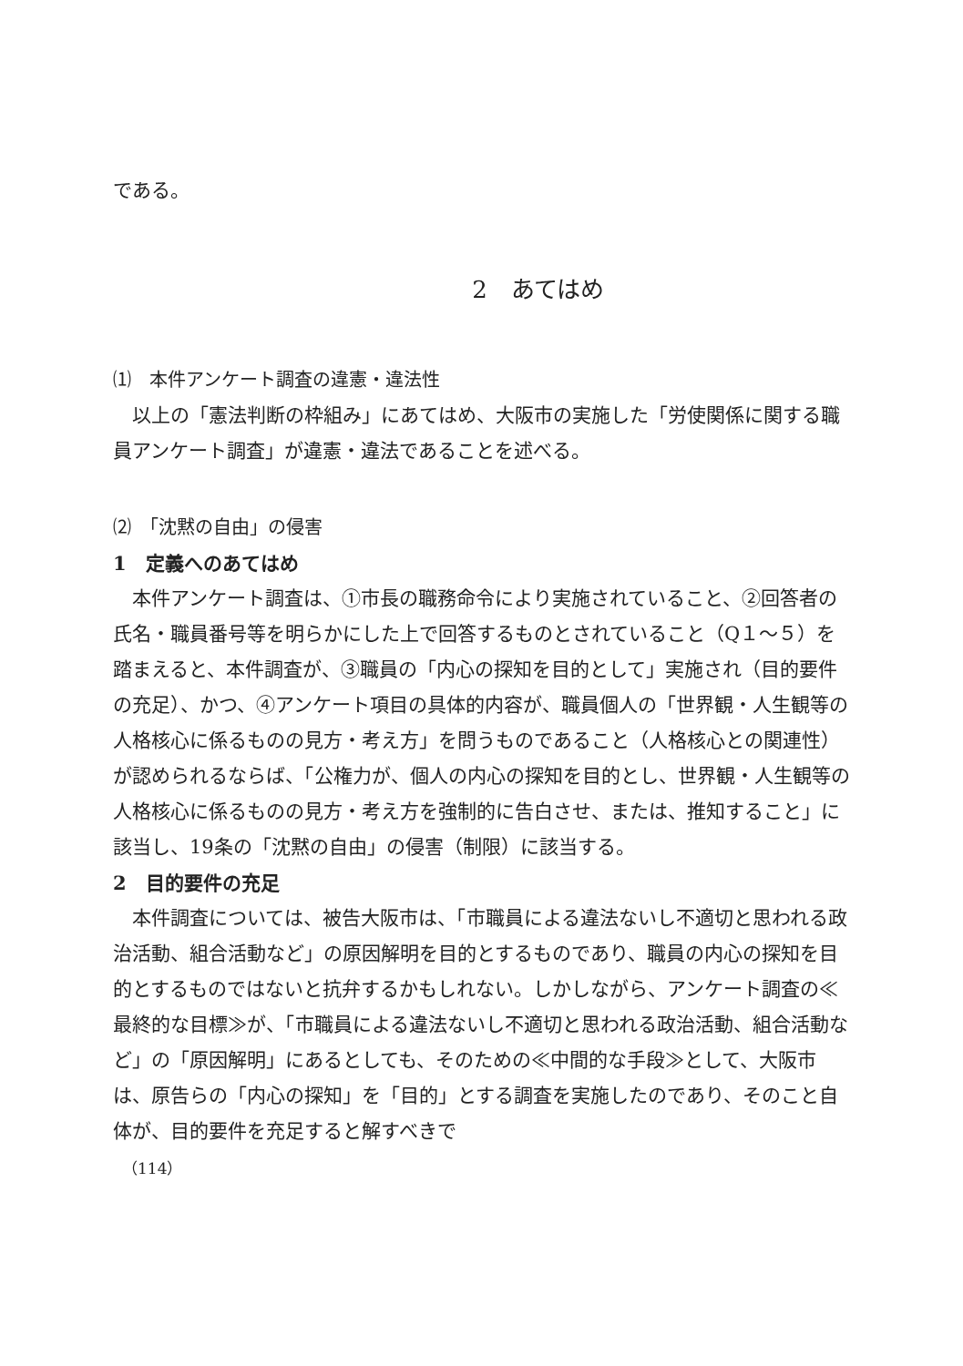である。
2　あてはめ
⑴　本件アンケート調査の違憲・違法性
以上の「憲法判断の枠組み」にあてはめ、大阪市の実施した「労使関係に関する職員アンケート調査」が違憲・違法であることを述べる。
⑵　「沈黙の自由」の侵害
1　定義へのあてはめ
本件アンケート調査は、①市長の職務命令により実施されていること、②回答者の氏名・職員番号等を明らかにした上で回答するものとされていること（Q１～５）を踏まえると、本件調査が、③職員の「内心の探知を目的として」実施され（目的要件の充足）、かつ、④アンケート項目の具体的内容が、職員個人の「世界観・人生観等の人格核心に係るものの見方・考え方」を問うものであること（人格核心との関連性）が認められるならば、「公権力が、個人の内心の探知を目的とし、世界観・人生観等の人格核心に係るものの見方・考え方を強制的に告白させ、または、推知すること」に該当し、19条の「沈黙の自由」の侵害（制限）に該当する。
2　目的要件の充足
本件調査については、被告大阪市は、「市職員による違法ないし不適切と思われる政治活動、組合活動など」の原因解明を目的とするものであり、職員の内心の探知を目的とするものではないと抗弁するかもしれない。しかしながら、アンケート調査の≪最終的な目標≫が、「市職員による違法ないし不適切と思われる政治活動、組合活動など」の「原因解明」にあるとしても、そのための≪中間的な手段≫として、大阪市は、原告らの「内心の探知」を「目的」とする調査を実施したのであり、そのこと自体が、目的要件を充足すると解すべきで
（114）